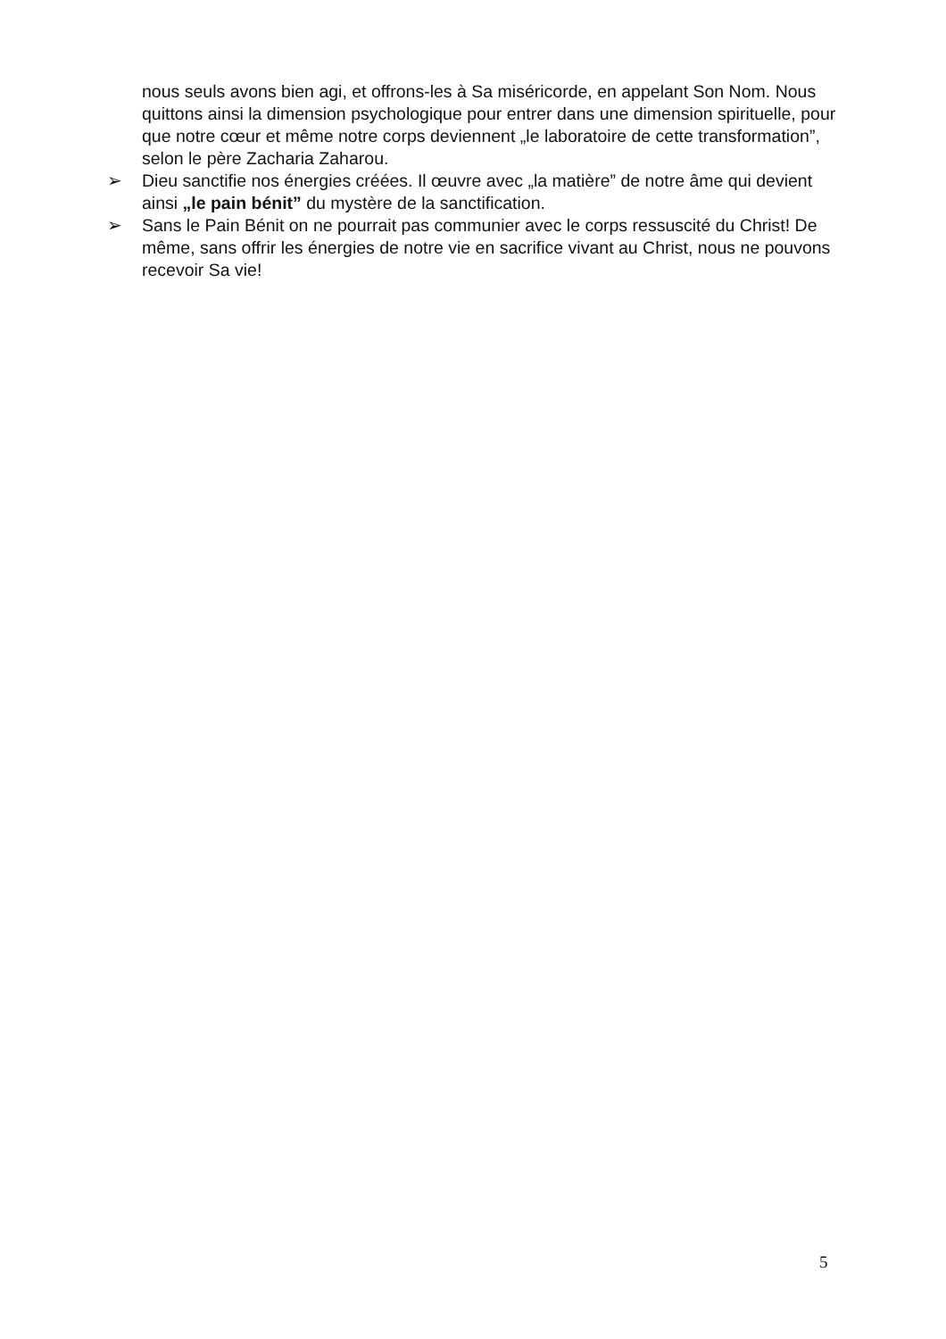nous seuls avons bien agi, et offrons-les à Sa miséricorde, en appelant Son Nom. Nous quittons ainsi la dimension psychologique pour entrer dans une dimension spirituelle, pour que notre cœur et même notre corps deviennent „le laboratoire de cette transformation”, selon le père Zacharia Zaharou.
➢ Dieu sanctifie nos énergies créées. Il œuvre avec „la matière” de notre âme qui devient ainsi „le pain bénit” du mystère de la sanctification.
➢ Sans le Pain Bénit on ne pourrait pas communier avec le corps ressuscité du Christ! De même, sans offrir les énergies de notre vie en sacrifice vivant au Christ, nous ne pouvons recevoir Sa vie!
5